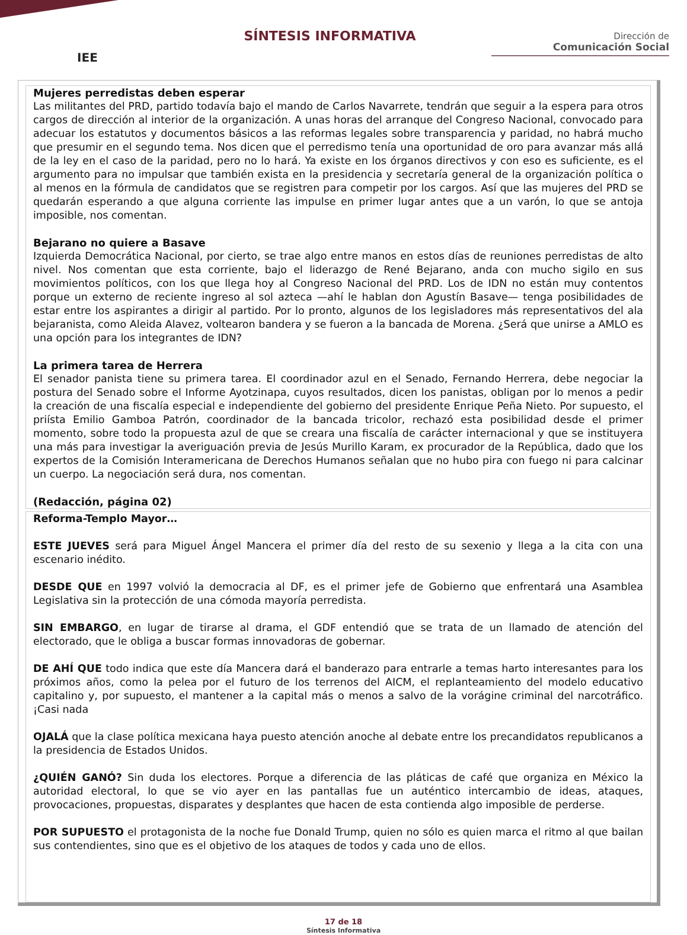IEE
SÍNTESIS INFORMATIVA
Dirección de
Comunicación Social
Mujeres perredistas deben esperar
Las militantes del PRD, partido todavía bajo el mando de Carlos Navarrete, tendrán que seguir a la espera para otros cargos de dirección al interior de la organización. A unas horas del arranque del Congreso Nacional, convocado para adecuar los estatutos y documentos básicos a las reformas legales sobre transparencia y paridad, no habrá mucho que presumir en el segundo tema. Nos dicen que el perredismo tenía una oportunidad de oro para avanzar más allá de la ley en el caso de la paridad, pero no lo hará. Ya existe en los órganos directivos y con eso es suficiente, es el argumento para no impulsar que también exista en la presidencia y secretaría general de la organización política o al menos en la fórmula de candidatos que se registren para competir por los cargos. Así que las mujeres del PRD se quedarán esperando a que alguna corriente las impulse en primer lugar antes que a un varón, lo que se antoja imposible, nos comentan.
Bejarano no quiere a Basave
Izquierda Democrática Nacional, por cierto, se trae algo entre manos en estos días de reuniones perredistas de alto nivel. Nos comentan que esta corriente, bajo el liderazgo de René Bejarano, anda con mucho sigilo en sus movimientos políticos, con los que llega hoy al Congreso Nacional del PRD. Los de IDN no están muy contentos porque un externo de reciente ingreso al sol azteca —ahí le hablan don Agustín Basave— tenga posibilidades de estar entre los aspirantes a dirigir al partido. Por lo pronto, algunos de los legisladores más representativos del ala bejaranista, como Aleida Alavez, voltearon bandera y se fueron a la bancada de Morena. ¿Será que unirse a AMLO es una opción para los integrantes de IDN?
La primera tarea de Herrera
El senador panista tiene su primera tarea. El coordinador azul en el Senado, Fernando Herrera, debe negociar la postura del Senado sobre el Informe Ayotzinapa, cuyos resultados, dicen los panistas, obligan por lo menos a pedir la creación de una fiscalía especial e independiente del gobierno del presidente Enrique Peña Nieto. Por supuesto, el priísta Emilio Gamboa Patrón, coordinador de la bancada tricolor, rechazó esta posibilidad desde el primer momento, sobre todo la propuesta azul de que se creara una fiscalía de carácter internacional y que se instituyera una más para investigar la averiguación previa de Jesús Murillo Karam, ex procurador de la República, dado que los expertos de la Comisión Interamericana de Derechos Humanos señalan que no hubo pira con fuego ni para calcinar un cuerpo. La negociación será dura, nos comentan.
(Redacción, página 02)
Reforma-Templo Mayor…
ESTE JUEVES será para Miguel Ángel Mancera el primer día del resto de su sexenio y llega a la cita con una escenario inédito.
DESDE QUE en 1997 volvió la democracia al DF, es el primer jefe de Gobierno que enfrentará una Asamblea Legislativa sin la protección de una cómoda mayoría perredista.
SIN EMBARGO, en lugar de tirarse al drama, el GDF entendió que se trata de un llamado de atención del electorado, que le obliga a buscar formas innovadoras de gobernar.
DE AHÍ QUE todo indica que este día Mancera dará el banderazo para entrarle a temas harto interesantes para los próximos años, como la pelea por el futuro de los terrenos del AICM, el replanteamiento del modelo educativo capitalino y, por supuesto, el mantener a la capital más o menos a salvo de la vorágine criminal del narcotráfico. ¡Casi nada
OJALÁ que la clase política mexicana haya puesto atención anoche al debate entre los precandidatos republicanos a la presidencia de Estados Unidos.
¿QUIÉN GANÓ? Sin duda los electores. Porque a diferencia de las pláticas de café que organiza en México la autoridad electoral, lo que se vio ayer en las pantallas fue un auténtico intercambio de ideas, ataques, provocaciones, propuestas, disparates y desplantes que hacen de esta contienda algo imposible de perderse.
POR SUPUESTO el protagonista de la noche fue Donald Trump, quien no sólo es quien marca el ritmo al que bailan sus contendientes, sino que es el objetivo de los ataques de todos y cada uno de ellos.
17 de 18
Síntesis Informativa